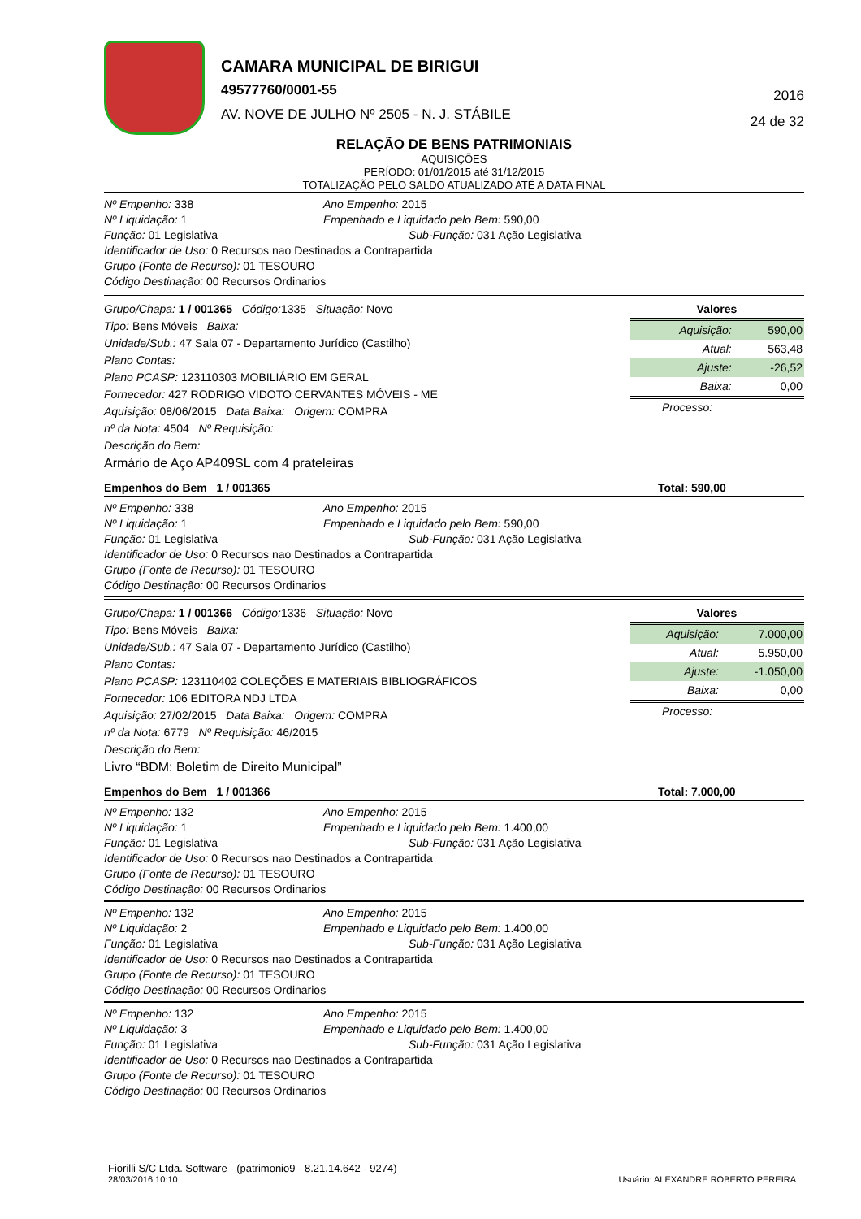CAMARA MUNICIPAL DE BIRIGUI
49577760/0001-55
AV. NOVE DE JULHO Nº 2505 - N. J. STÁBILE
2016
24 de 32
RELAÇÃO DE BENS PATRIMONIAIS
AQUISIÇÕES
PERÍODO: 01/01/2015 até 31/12/2015
TOTALIZAÇÃO PELO SALDO ATUALIZADO ATÉ A DATA FINAL
Nº Empenho: 338 Ano Empenho: 2015
Nº Liquidação: 1 Empenhado e Liquidado pelo Bem: 590,00
Função: 01 Legislativa Sub-Função: 031 Ação Legislativa
Identificador de Uso: 0 Recursos nao Destinados a Contrapartida
Grupo (Fonte de Recurso): 01 TESOURO
Código Destinação: 00 Recursos Ordinarios
Grupo/Chapa: 1 / 001365 Código: 1335 Situação: Novo
Tipo: Bens Móveis Baixa:
Unidade/Sub.: 47 Sala 07 - Departamento Jurídico (Castilho)
Plano Contas:
Plano PCASP: 123110303 MOBILIÁRIO EM GERAL
Fornecedor: 427 RODRIGO VIDOTO CERVANTES MÓVEIS - ME
Aquisição: 08/06/2015 Data Baixa: Origem: COMPRA
nº da Nota: 4504 Nº Requisição:
Descrição do Bem:
Armário de Aço AP409SL com 4 prateleiras
Valores
| Aquisição: | 590,00 |
| Atual: | 563,48 |
| Ajuste: | -26,52 |
| Baixa: | 0,00 |
Processo:
Empenhos do Bem 1 / 001365 Total: 590,00
Nº Empenho: 338 Ano Empenho: 2015
Nº Liquidação: 1 Empenhado e Liquidado pelo Bem: 590,00
Função: 01 Legislativa Sub-Função: 031 Ação Legislativa
Identificador de Uso: 0 Recursos nao Destinados a Contrapartida
Grupo (Fonte de Recurso): 01 TESOURO
Código Destinação: 00 Recursos Ordinarios
Grupo/Chapa: 1 / 001366 Código: 1336 Situação: Novo
Tipo: Bens Móveis Baixa:
Unidade/Sub.: 47 Sala 07 - Departamento Jurídico (Castilho)
Plano Contas:
Plano PCASP: 123110402 COLEÇÕES E MATERIAIS BIBLIOGRÁFICOS
Fornecedor: 106 EDITORA NDJ LTDA
Aquisição: 27/02/2015 Data Baixa: Origem: COMPRA
nº da Nota: 6779 Nº Requisição: 46/2015
Descrição do Bem:
Livro “BDM: Boletim de Direito Municipal”
Valores
| Aquisição: | 7.000,00 |
| Atual: | 5.950,00 |
| Ajuste: | -1.050,00 |
| Baixa: | 0,00 |
Processo:
Empenhos do Bem 1 / 001366 Total: 7.000,00
Nº Empenho: 132 Ano Empenho: 2015
Nº Liquidação: 1 Empenhado e Liquidado pelo Bem: 1.400,00
Função: 01 Legislativa Sub-Função: 031 Ação Legislativa
Identificador de Uso: 0 Recursos nao Destinados a Contrapartida
Grupo (Fonte de Recurso): 01 TESOURO
Código Destinação: 00 Recursos Ordinarios
Nº Empenho: 132 Ano Empenho: 2015
Nº Liquidação: 2 Empenhado e Liquidado pelo Bem: 1.400,00
Função: 01 Legislativa Sub-Função: 031 Ação Legislativa
Identificador de Uso: 0 Recursos nao Destinados a Contrapartida
Grupo (Fonte de Recurso): 01 TESOURO
Código Destinação: 00 Recursos Ordinarios
Nº Empenho: 132 Ano Empenho: 2015
Nº Liquidação: 3 Empenhado e Liquidado pelo Bem: 1.400,00
Função: 01 Legislativa Sub-Função: 031 Ação Legislativa
Identificador de Uso: 0 Recursos nao Destinados a Contrapartida
Grupo (Fonte de Recurso): 01 TESOURO
Código Destinação: 00 Recursos Ordinarios
Fiorilli S/C Ltda. Software - (patrimonio9 - 8.21.14.642 - 9274)
28/03/2016 10:10
Usuário: ALEXANDRE ROBERTO PEREIRA